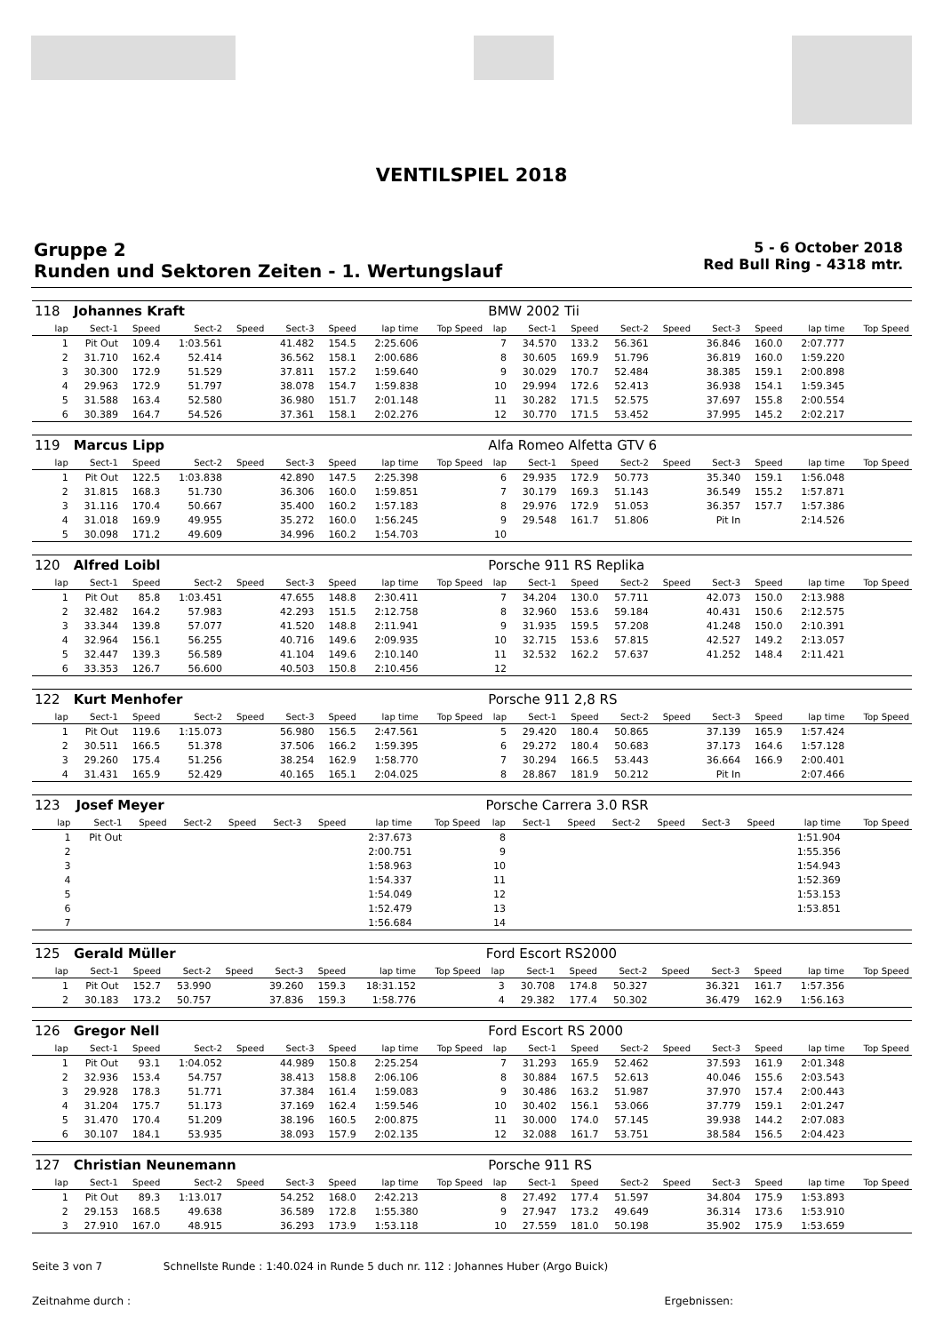VENTILSPIEL 2018
Gruppe 2
Runden und Sektoren Zeiten - 1. Wertungslauf
5 - 6 October 2018
Red Bull Ring - 4318 mtr.
| 118 | Johannes Kraft | | | | | | | | BMW 2002 Tii | | | | | | | | |
| lap | Sect-1 | Speed | Sect-2 | Speed | Sect-3 | Speed | lap time | Top Speed | lap | Sect-1 | Speed | Sect-2 | Speed | Sect-3 | Speed | lap time | Top Speed |
| 1 | Pit Out | 109.4 | 1:03.561 | | 41.482 | 154.5 | 2:25.606 | | 7 | 34.570 | 133.2 | 56.361 | | 36.846 | 160.0 | 2:07.777 | |
| 2 | 31.710 | 162.4 | 52.414 | | 36.562 | 158.1 | 2:00.686 | | 8 | 30.605 | 169.9 | 51.796 | | 36.819 | 160.0 | 1:59.220 | |
| 3 | 30.300 | 172.9 | 51.529 | | 37.811 | 157.2 | 1:59.640 | | 9 | 30.029 | 170.7 | 52.484 | | 38.385 | 159.1 | 2:00.898 | |
| 4 | 29.963 | 172.9 | 51.797 | | 38.078 | 154.7 | 1:59.838 | | 10 | 29.994 | 172.6 | 52.413 | | 36.938 | 154.1 | 1:59.345 | |
| 5 | 31.588 | 163.4 | 52.580 | | 36.980 | 151.7 | 2:01.148 | | 11 | 30.282 | 171.5 | 52.575 | | 37.697 | 155.8 | 2:00.554 | |
| 6 | 30.389 | 164.7 | 54.526 | | 37.361 | 158.1 | 2:02.276 | | 12 | 30.770 | 171.5 | 53.452 | | 37.995 | 145.2 | 2:02.217 | |
| 119 | Marcus Lipp | | | | | | | | Alfa Romeo Alfetta GTV 6 | | | | | | | | |
| lap | Sect-1 | Speed | Sect-2 | Speed | Sect-3 | Speed | lap time | Top Speed | lap | Sect-1 | Speed | Sect-2 | Speed | Sect-3 | Speed | lap time | Top Speed |
| 1 | Pit Out | 122.5 | 1:03.838 | | 42.890 | 147.5 | 2:25.398 | | 6 | 29.935 | 172.9 | 50.773 | | 35.340 | 159.1 | 1:56.048 | |
| 2 | 31.815 | 168.3 | 51.730 | | 36.306 | 160.0 | 1:59.851 | | 7 | 30.179 | 169.3 | 51.143 | | 36.549 | 155.2 | 1:57.871 | |
| 3 | 31.116 | 170.4 | 50.667 | | 35.400 | 160.2 | 1:57.183 | | 8 | 29.976 | 172.9 | 51.053 | | 36.357 | 157.7 | 1:57.386 | |
| 4 | 31.018 | 169.9 | 49.955 | | 35.272 | 160.0 | 1:56.245 | | 9 | 29.548 | 161.7 | 51.806 | | Pit In | | 2:14.526 | |
| 5 | 30.098 | 171.2 | 49.609 | | 34.996 | 160.2 | 1:54.703 | | 10 | | | | | | | | |
| 120 | Alfred Loibl | | | | | | | | Porsche 911 RS Replika | | | | | | | | |
| lap | Sect-1 | Speed | Sect-2 | Speed | Sect-3 | Speed | lap time | Top Speed | lap | Sect-1 | Speed | Sect-2 | Speed | Sect-3 | Speed | lap time | Top Speed |
| 1 | Pit Out | 85.8 | 1:03.451 | | 47.655 | 148.8 | 2:30.411 | | 7 | 34.204 | 130.0 | 57.711 | | 42.073 | 150.0 | 2:13.988 | |
| 2 | 32.482 | 164.2 | 57.983 | | 42.293 | 151.5 | 2:12.758 | | 8 | 32.960 | 153.6 | 59.184 | | 40.431 | 150.6 | 2:12.575 | |
| 3 | 33.344 | 139.8 | 57.077 | | 41.520 | 148.8 | 2:11.941 | | 9 | 31.935 | 159.5 | 57.208 | | 41.248 | 150.0 | 2:10.391 | |
| 4 | 32.964 | 156.1 | 56.255 | | 40.716 | 149.6 | 2:09.935 | | 10 | 32.715 | 153.6 | 57.815 | | 42.527 | 149.2 | 2:13.057 | |
| 5 | 32.447 | 139.3 | 56.589 | | 41.104 | 149.6 | 2:10.140 | | 11 | 32.532 | 162.2 | 57.637 | | 41.252 | 148.4 | 2:11.421 | |
| 6 | 33.353 | 126.7 | 56.600 | | 40.503 | 150.8 | 2:10.456 | | 12 | | | | | | | | |
| 122 | Kurt Menhofer | | | | | | | | Porsche 911 2,8 RS | | | | | | | | |
| lap | Sect-1 | Speed | Sect-2 | Speed | Sect-3 | Speed | lap time | Top Speed | lap | Sect-1 | Speed | Sect-2 | Speed | Sect-3 | Speed | lap time | Top Speed |
| 1 | Pit Out | 119.6 | 1:15.073 | | 56.980 | 156.5 | 2:47.561 | | 5 | 29.420 | 180.4 | 50.865 | | 37.139 | 165.9 | 1:57.424 | |
| 2 | 30.511 | 166.5 | 51.378 | | 37.506 | 166.2 | 1:59.395 | | 6 | 29.272 | 180.4 | 50.683 | | 37.173 | 164.6 | 1:57.128 | |
| 3 | 29.260 | 175.4 | 51.256 | | 38.254 | 162.9 | 1:58.770 | | 7 | 30.294 | 166.5 | 53.443 | | 36.664 | 166.9 | 2:00.401 | |
| 4 | 31.431 | 165.9 | 52.429 | | 40.165 | 165.1 | 2:04.025 | | 8 | 28.867 | 181.9 | 50.212 | | Pit In | | 2:07.466 | |
| 123 | Josef Meyer | | | | | | | | Porsche Carrera 3.0 RSR | | | | | | | | |
| lap | Sect-1 | Speed | Sect-2 | Speed | Sect-3 | Speed | lap time | Top Speed | lap | Sect-1 | Speed | Sect-2 | Speed | Sect-3 | Speed | lap time | Top Speed |
| 1 | Pit Out | | | | | | 2:37.673 | | 8 | | | | | | | 1:51.904 | |
| 2 | | | | | | | 2:00.751 | | 9 | | | | | | | 1:55.356 | |
| 3 | | | | | | | 1:58.963 | | 10 | | | | | | | 1:54.943 | |
| 4 | | | | | | | 1:54.337 | | 11 | | | | | | | 1:52.369 | |
| 5 | | | | | | | 1:54.049 | | 12 | | | | | | | 1:53.153 | |
| 6 | | | | | | | 1:52.479 | | 13 | | | | | | | 1:53.851 | |
| 7 | | | | | | | 1:56.684 | | 14 | | | | | | | | |
| 125 | Gerald Müller | | | | | | | | Ford Escort RS2000 | | | | | | | | |
| lap | Sect-1 | Speed | Sect-2 | Speed | Sect-3 | Speed | lap time | Top Speed | lap | Sect-1 | Speed | Sect-2 | Speed | Sect-3 | Speed | lap time | Top Speed |
| 1 | Pit Out | 152.7 | 53.990 | | 39.260 | 159.3 | 18:31.152 | | 3 | 30.708 | 174.8 | 50.327 | | 36.321 | 161.7 | 1:57.356 | |
| 2 | 30.183 | 173.2 | 50.757 | | 37.836 | 159.3 | 1:58.776 | | 4 | 29.382 | 177.4 | 50.302 | | 36.479 | 162.9 | 1:56.163 | |
| 126 | Gregor Nell | | | | | | | | Ford Escort RS 2000 | | | | | | | | |
| lap | Sect-1 | Speed | Sect-2 | Speed | Sect-3 | Speed | lap time | Top Speed | lap | Sect-1 | Speed | Sect-2 | Speed | Sect-3 | Speed | lap time | Top Speed |
| 1 | Pit Out | 93.1 | 1:04.052 | | 44.989 | 150.8 | 2:25.254 | | 7 | 31.293 | 165.9 | 52.462 | | 37.593 | 161.9 | 2:01.348 | |
| 2 | 32.936 | 153.4 | 54.757 | | 38.413 | 158.8 | 2:06.106 | | 8 | 30.884 | 167.5 | 52.613 | | 40.046 | 155.6 | 2:03.543 | |
| 3 | 29.928 | 178.3 | 51.771 | | 37.384 | 161.4 | 1:59.083 | | 9 | 30.486 | 163.2 | 51.987 | | 37.970 | 157.4 | 2:00.443 | |
| 4 | 31.204 | 175.7 | 51.173 | | 37.169 | 162.4 | 1:59.546 | | 10 | 30.402 | 156.1 | 53.066 | | 37.779 | 159.1 | 2:01.247 | |
| 5 | 31.470 | 170.4 | 51.209 | | 38.196 | 160.5 | 2:00.875 | | 11 | 30.000 | 174.0 | 57.145 | | 39.938 | 144.2 | 2:07.083 | |
| 6 | 30.107 | 184.1 | 53.935 | | 38.093 | 157.9 | 2:02.135 | | 12 | 32.088 | 161.7 | 53.751 | | 38.584 | 156.5 | 2:04.423 | |
| 127 | Christian Neunemann | | | | | | | | Porsche 911 RS | | | | | | | | |
| lap | Sect-1 | Speed | Sect-2 | Speed | Sect-3 | Speed | lap time | Top Speed | lap | Sect-1 | Speed | Sect-2 | Speed | Sect-3 | Speed | lap time | Top Speed |
| 1 | Pit Out | 89.3 | 1:13.017 | | 54.252 | 168.0 | 2:42.213 | | 8 | 27.492 | 177.4 | 51.597 | | 34.804 | 175.9 | 1:53.893 | |
| 2 | 29.153 | 168.5 | 49.638 | | 36.589 | 172.8 | 1:55.380 | | 9 | 27.947 | 173.2 | 49.649 | | 36.314 | 173.6 | 1:53.910 | |
| 3 | 27.910 | 167.0 | 48.915 | | 36.293 | 173.9 | 1:53.118 | | 10 | 27.559 | 181.0 | 50.198 | | 35.902 | 175.9 | 1:53.659 | |
Seite 3 von 7 Schnellste Runde : 1:40.024 in Runde 5 duch nr. 112 : Johannes Huber (Argo Buick)
Zeitnahme durch : Ergebnissen: